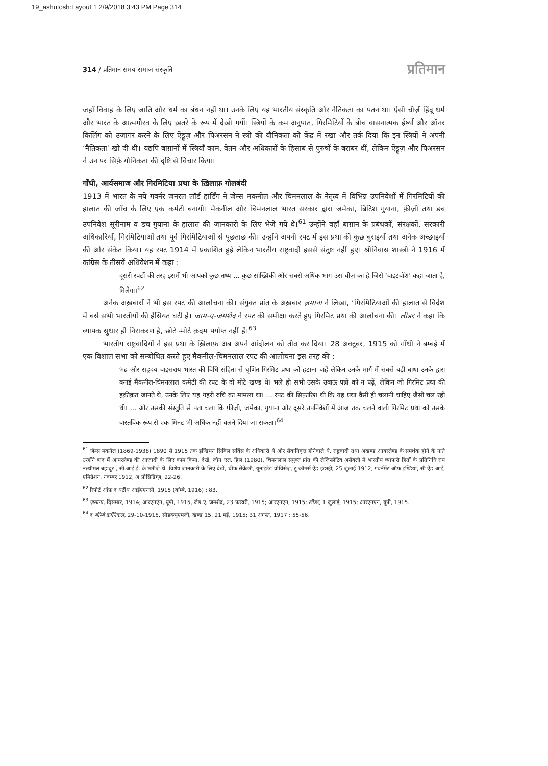19_ashutosh:Layout 1 2/9/2018 3:43 PM Page 314
314 / प्रतिमान समय समाज संस्कृति प्रतिमान
जहाँ विवाह के लिए जाति और धर्म का बंधन नहीं था। उनके लिए यह भारतीय संस्कृति और नैतिकता का पतन था। ऐसी चीज़ें हिंदू धर्म और भारत के आत्मगौरव के लिए ख़तरे के रूप में देखी गयीं। स्त्रियों के कम अनुपात, गिरमिटियों के बीच वासनात्मक ईर्ष्या और ऑनर किलिंग को उजागर करने के लिए ऐंड्रूज़ और पिअरसन ने स्त्री की यौनिकता को केंद्र में रखा और तर्क दिया कि इन स्त्रियों ने अपनी ‘नैतिकता’ खो दी थी। यद्यपि बाग़ानों में स्त्रियाँ काम, वेतन और अधिकारों के हिसाब से पुरुषों के बराबर थीं, लेकिन ऐंड्रूज़ और पिअरसन ने उन पर सिर्फ़ यौनिकता की दृष्टि से विचार किया।
गाँधी, आर्यसमाज और गिरमिटिया प्रथा के ख़िलाफ़ गोलबंदी
1913 में भारत के नये गवर्नर जनरल लॉर्ड हार्डिंग ने जेम्स मकनील और चिमनलाल के नेतृत्व में विभिन्न उपनिवेशों में गिरमिटियों की हालात की जाँच के लिए एक कमेटी बनायी। मैकनील और चिमनलाल भारत सरकार द्वारा जमैका, ब्रिटिश गुयाना, फ़ीज़ी तथा डच उपनिवेश सूरीनाम व डच गुयाना के हालात की जानकारी के लिए भेजे गये थे।<sup>61</sup> उन्होंने वहाँ बाग़ान के प्रबंधकों, संरक्षकों, सरकारी अधिकारियों, गिरमिटियाओं तथा पूर्व गिरमिटियाओं से पूछताछ की। उन्होंने अपनी रपट में इस प्रथा की कुछ बुराइयों तथा अनेक अच्छाइयों की ओर संकेत किया। यह रपट 1914 में प्रकाशित हुई लेकिन भारतीय राष्ट्रवादी इससे संतुष्ट नहीं हुए। श्रीनिवास शास्त्री ने 1916 में कांग्रेस के तीसवें अधिवेशन में कहा :
दूसरी रपटों की तरह इसमें भी आपको कुछ तथ्य ... कुछ सांख्यिकी और सबसे अधिक भाग उस चीज़ का है जिसे ‘वाइटवॉश’ कहा जाता है, मिलेगा।<sup>62</sup>
अनेक अख़बारों ने भी इस रपट की आलोचना की। संयुक्त प्रांत के अख़बार ज़माना ने लिखा, ‘गिरमिटियाओं की हालात से विदेश में बसे सभी भारतीयों की हैसियत घटी है। जाम-ए-जमशेद ने रपट की समीक्षा करते हुए गिरमिट प्रथा की आलोचना की। लीडर ने कहा कि व्यापक सुधार ही निराकरण है, छोटे -मोटे क़दम पर्याप्त नहीं हैं।<sup>63</sup>
भारतीय राष्ट्रवादियों ने इस प्रथा के ख़िलाफ़ अब अपने आंदोलन को तीव्र कर दिया। 28 अक्टूबर, 1915 को गाँधी ने बम्बई में एक विशाल सभा को सम्बोधित करते हुए मैकनील-चिमनलाल रपट की आलोचना इस तरह की :
भद्र और सहृदय वाइसराय भारत की विधि संहिता से घृणित गिरमिट प्रथा को हटाना चाहें लेकिन उनके मार्ग में सबसे बड़ी बाधा उनके द्वारा बनाई मैकनील-चिमनलाल कमेटी की रपट के दो मोटे खण्ड थे। भले ही सभी उसके उबाऊ पन्नों को न पढ़ें, लेकिन जो गिरमिट प्रथा की हक़ीक़त जानते थे, उनके लिए यह गहरी रुचि का मामला था। ... रपट की सिफ़ारिश थी कि यह प्रथा वैसी ही चलानी चाहिए जैसी चल रही थी। ... और उसकी संस्तुति से पता चला कि फ़ीज़ी, जमैका, गुयाना और दूसरे उपनिवेशों में आज तक चलने वाली गिरमिट प्रथा को उसके वास्तविक रूप से एक मिनट भी अधिक नहीं चलने दिया जा सकता।<sup>64</sup>
<sup>61</sup> जेम्स मकनेल (1869-1938) 1890 से 1915 तक इण्डियन सिविल सर्विस के अधिकारी थे और सेवानिवृत्त होनेवाले थे. राष्ट्रवादी तथा अखण्ड आयरलैण्ड के समर्थक होने के नाते उन्होंने बाद में आयरलैण्ड की आज़ादी के लिए काम किया. देखें, जॉन एल. हिल (1980). चिमनलाल संयुक्त प्रांत की लेजिस्लेटिव असेंबली में भारतीय व्यापारी हितों के प्रतिनिधि राय नत्थीमल बहादुर , सी.आई.ई. के भतीजे थे. विशेष जानकारी के लिए देखें, चीफ़ सेक्रेटरी, यूनाइटेड प्रोविंसेज़, टू कॉमर्स ऐंड इंडस्ट्री; 25 जुलाई 1912, गवर्नमेंट ऑफ़ इण्डिया, सी ऐंड आई, एमिग्रेशन, नवम्बर 1912, अ प्रोसिडिंग्ज़, 22-26.
<sup>62</sup> रिपोर्ट ऑफ़ द थर्टींथ आईएएनसी, 1915 (बॉम्बे, 1916) : 83.
<sup>63</sup> ज़माना, दिसम्बर, 1914; आरएनएन, यूपी, 1915, जेड.ए. जमशेद, 23 फ़रवरी, 1915; आरएनएन, 1915; लीडर, 1 जुलाई, 1915; आरएनएन, यूपी, 1915.
<sup>64</sup> द बॉम्बे क्रॉनिकल, 29-10-1915, सीडब्ल्यूएमजी, खण्ड 15, 21 मई, 1915; 31 अगस्त, 1917 : 55-56.